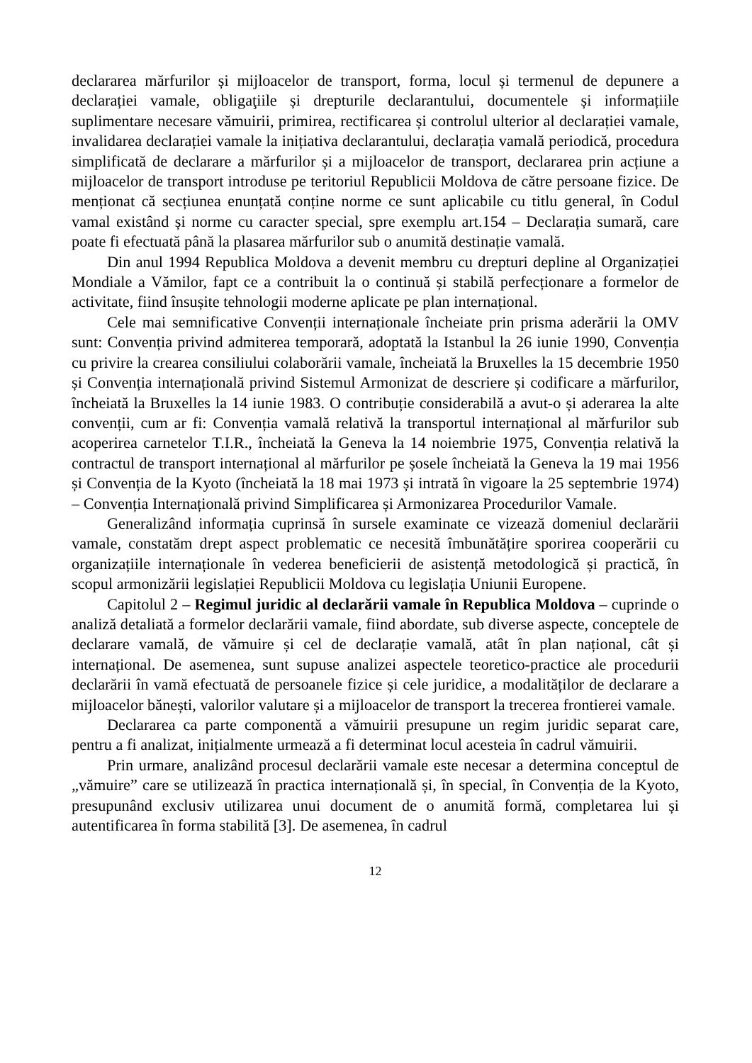declararea mărfurilor și mijloacelor de transport, forma, locul și termenul de depunere a declarației vamale, obligaţiile și drepturile declarantului, documentele și informațiile suplimentare necesare vămuirii, primirea, rectificarea și controlul ulterior al declarației vamale, invalidarea declarației vamale la inițiativa declarantului, declarația vamală periodică, procedura simplificată de declarare a mărfurilor și a mijloacelor de transport, declararea prin acțiune a mijloacelor de transport introduse pe teritoriul Republicii Moldova de către persoane fizice. De menționat că secțiunea enunțată conține norme ce sunt aplicabile cu titlu general, în Codul vamal existând și norme cu caracter special, spre exemplu art.154 – Declarația sumară, care poate fi efectuată până la plasarea mărfurilor sub o anumită destinație vamală.
Din anul 1994 Republica Moldova a devenit membru cu drepturi depline al Organizației Mondiale a Vămilor, fapt ce a contribuit la o continuă și stabilă perfecționare a formelor de activitate, fiind însușite tehnologii moderne aplicate pe plan internațional.
Cele mai semnificative Convenții internaționale încheiate prin prisma aderării la OMV sunt: Convenția privind admiterea temporară, adoptată la Istanbul la 26 iunie 1990, Convenția cu privire la crearea consiliului colaborării vamale, încheiată la Bruxelles la 15 decembrie 1950 și Convenția internațională privind Sistemul Armonizat de descriere și codificare a mărfurilor, încheiată la Bruxelles la 14 iunie 1983. O contribuție considerabilă a avut-o și aderarea la alte convenții, cum ar fi: Convenția vamală relativă la transportul internațional al mărfurilor sub acoperirea carnetelor T.I.R., încheiată la Geneva la 14 noiembrie 1975, Convenția relativă la contractul de transport internațional al mărfurilor pe șosele încheiată la Geneva la 19 mai 1956 și Convenția de la Kyoto (încheiată la 18 mai 1973 și intrată în vigoare la 25 septembrie 1974) – Convenția Internațională privind Simplificarea și Armonizarea Procedurilor Vamale.
Generalizând informația cuprinsă în sursele examinate ce vizează domeniul declarării vamale, constatăm drept aspect problematic ce necesită îmbunătățire sporirea cooperării cu organizațiile internaționale în vederea beneficierii de asistență metodologică și practică, în scopul armonizării legislației Republicii Moldova cu legislația Uniunii Europene.
Capitolul 2 – Regimul juridic al declarării vamale în Republica Moldova – cuprinde o analiză detaliată a formelor declarării vamale, fiind abordate, sub diverse aspecte, conceptele de declarare vamală, de vămuire și cel de declarație vamală, atât în plan național, cât și internațional. De asemenea, sunt supuse analizei aspectele teoretico-practice ale procedurii declarării în vamă efectuată de persoanele fizice și cele juridice, a modalităților de declarare a mijloacelor bănești, valorilor valutare și a mijloacelor de transport la trecerea frontierei vamale.
Declararea ca parte componentă a vămuirii presupune un regim juridic separat care, pentru a fi analizat, inițialmente urmează a fi determinat locul acesteia în cadrul vămuirii.
Prin urmare, analizând procesul declarării vamale este necesar a determina conceptul de „vămuire” care se utilizează în practica internațională și, în special, în Convenția de la Kyoto, presupunând exclusiv utilizarea unui document de o anumită formă, completarea lui și autentificarea în forma stabilită [3]. De asemenea, în cadrul
12